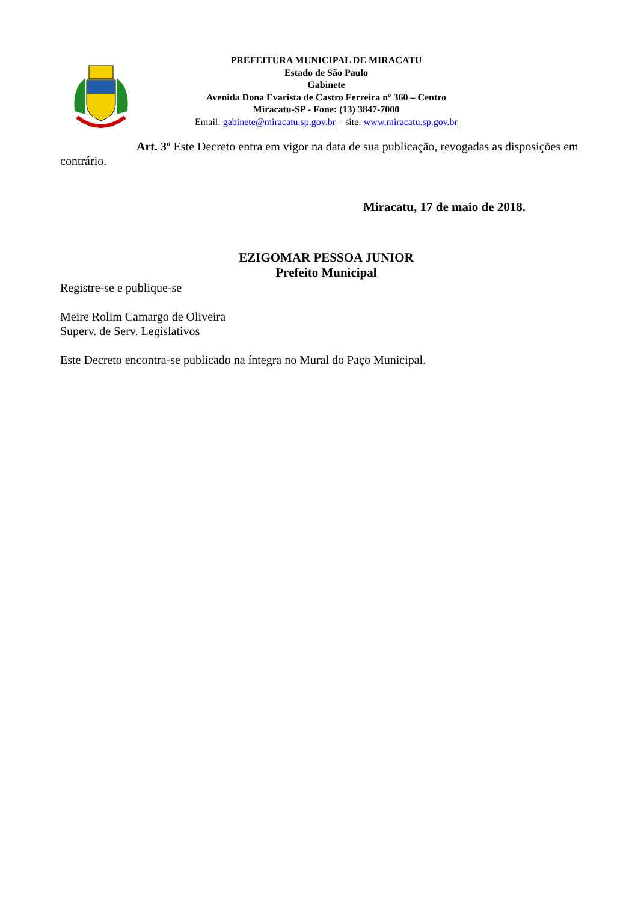PREFEITURA MUNICIPAL DE MIRACATU
Estado de São Paulo
Gabinete
Avenida Dona Evarista de Castro Ferreira nº 360 – Centro
Miracatu-SP - Fone: (13) 3847-7000
Email: gabinete@miracatu.sp.gov.br – site: www.miracatu.sp.gov.br
Art. 3º Este Decreto entra em vigor na data de sua publicação, revogadas as disposições em contrário.
Miracatu, 17 de maio de 2018.
EZIGOMAR PESSOA JUNIOR
Prefeito Municipal
Registre-se e publique-se
Meire Rolim Camargo de Oliveira
Superv. de Serv. Legislativos
Este Decreto encontra-se publicado na íntegra no Mural do Paço Municipal.